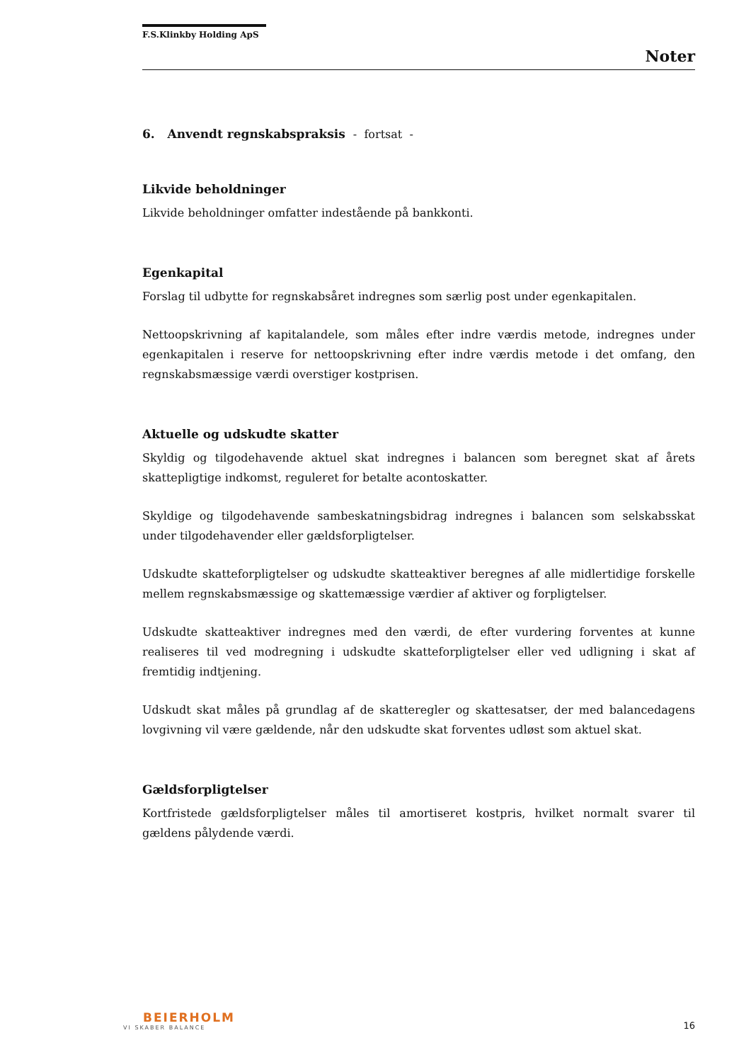F.S.Klinkby Holding ApS
Noter
6. Anvendt regnskabspraksis - fortsat -
Likvide beholdninger
Likvide beholdninger omfatter indestående på bankkonti.
Egenkapital
Forslag til udbytte for regnskabsåret indregnes som særlig post under egenkapitalen.
Nettoopskrivning af kapitalandele, som måles efter indre værdis metode, indregnes under egenkapitalen i reserve for nettoopskrivning efter indre værdis metode i det omfang, den regnskabsmæssige værdi overstiger kostprisen.
Aktuelle og udskudte skatter
Skyldig og tilgodehavende aktuel skat indregnes i balancen som beregnet skat af årets skattepligtige indkomst, reguleret for betalte acontoskatter.
Skyldige og tilgodehavende sambeskatningsbidrag indregnes i balancen som selskabsskat under tilgodehavender eller gældsforpligtelser.
Udskudte skatteforpligtelser og udskudte skatteaktiver beregnes af alle midlertidige forskelle mellem regnskabsmæssige og skattemæssige værdier af aktiver og forpligtelser.
Udskudte skatteaktiver indregnes med den værdi, de efter vurdering forventes at kunne realiseres til ved modregning i udskudte skatteforpligtelser eller ved udligning i skat af fremtidig indtjening.
Udskudt skat måles på grundlag af de skatteregler og skattesatser, der med balancedagens lovgivning vil være gældende, når den udskudte skat forventes udløst som aktuel skat.
Gældsforpligtelser
Kortfristede gældsforpligtelser måles til amortiseret kostpris, hvilket normalt svarer til gældens pålydende værdi.
BEIERHOLM
VI SKABER BALANCE
16